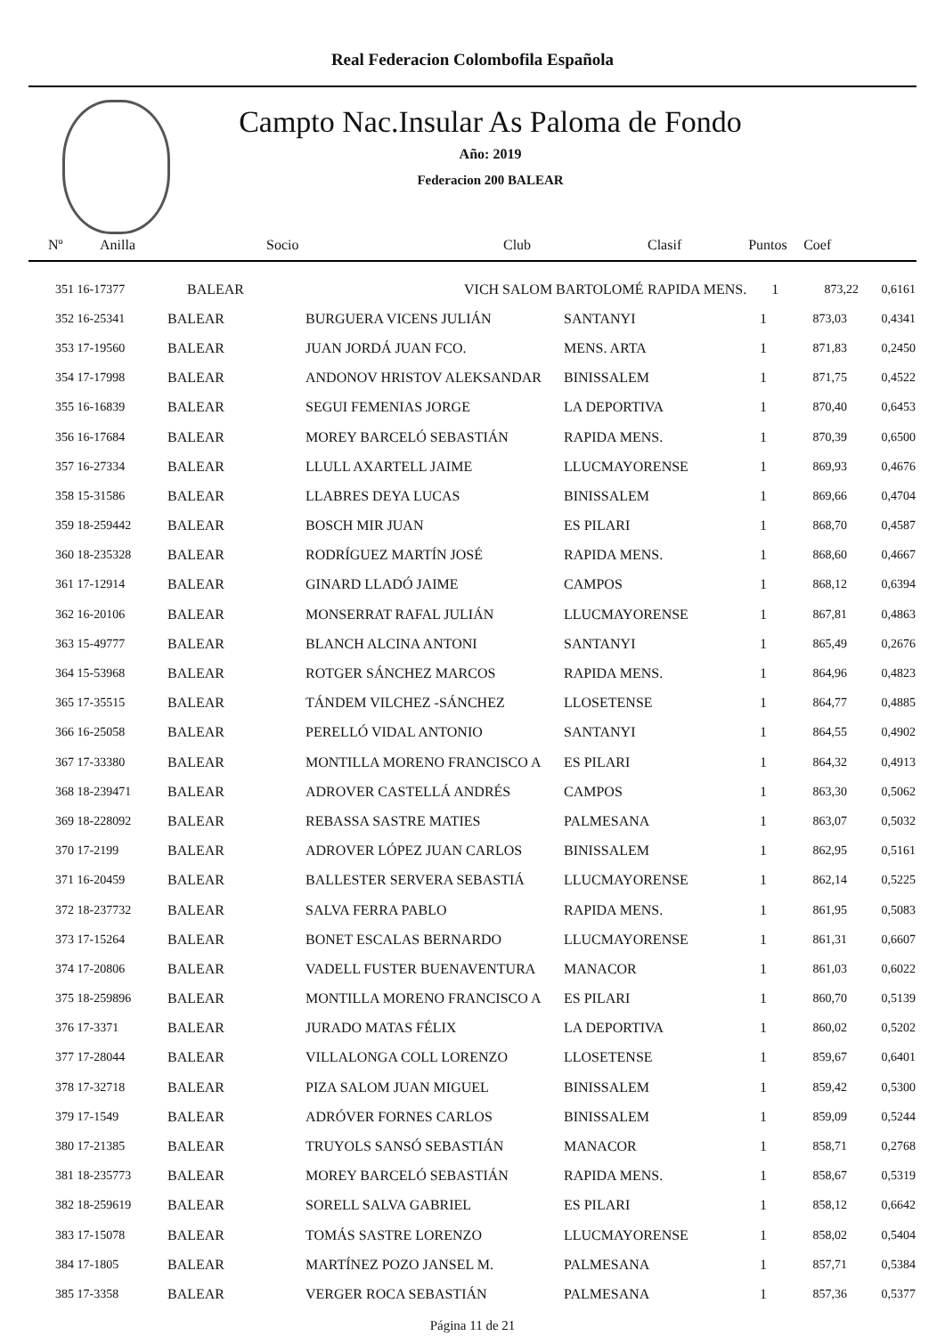Real Federacion Colombofila Española
Campto Nac.Insular As Paloma de Fondo
Año: 2019
Federacion 200 BALEAR
| Nº | Anilla | Socio | Club | Clasif | Puntos | Coef | |
| --- | --- | --- | --- | --- | --- | --- | --- |
| 351 16-17377 | | BALEAR | VICH SALOM BARTOLOMÉ | RAPIDA MENS. | 1 | 873,22 | 0,6161 |
| 352 16-25341 | BALEAR | BURGUERA VICENS JULIÁN | SANTANYI | 1 | 873,03 | 0,4341 |
| 353 17-19560 | BALEAR | JUAN JORDÁ JUAN FCO. | MENS. ARTA | 1 | 871,83 | 0,2450 |
| 354 17-17998 | BALEAR | ANDONOV HRISTOV ALEKSANDAR | BINISSALEM | 1 | 871,75 | 0,4522 |
| 355 16-16839 | BALEAR | SEGUI FEMENIAS JORGE | LA DEPORTIVA | 1 | 870,40 | 0,6453 |
| 356 16-17684 | BALEAR | MOREY BARCELÓ SEBASTIÁN | RAPIDA MENS. | 1 | 870,39 | 0,6500 |
| 357 16-27334 | BALEAR | LLULL AXARTELL JAIME | LLUCMAYORENSE | 1 | 869,93 | 0,4676 |
| 358 15-31586 | BALEAR | LLABRES DEYA LUCAS | BINISSALEM | 1 | 869,66 | 0,4704 |
| 359 18-259442 | BALEAR | BOSCH MIR JUAN | ES PILARI | 1 | 868,70 | 0,4587 |
| 360 18-235328 | BALEAR | RODRÍGUEZ MARTÍN JOSÉ | RAPIDA MENS. | 1 | 868,60 | 0,4667 |
| 361 17-12914 | BALEAR | GINARD LLADÓ JAIME | CAMPOS | 1 | 868,12 | 0,6394 |
| 362 16-20106 | BALEAR | MONSERRAT RAFAL JULIÁN | LLUCMAYORENSE | 1 | 867,81 | 0,4863 |
| 363 15-49777 | BALEAR | BLANCH ALCINA ANTONI | SANTANYI | 1 | 865,49 | 0,2676 |
| 364 15-53968 | BALEAR | ROTGER SÁNCHEZ MARCOS | RAPIDA MENS. | 1 | 864,96 | 0,4823 |
| 365 17-35515 | BALEAR | TÁNDEM VILCHEZ -SÁNCHEZ | LLOSETENSE | 1 | 864,77 | 0,4885 |
| 366 16-25058 | BALEAR | PERELLÓ VIDAL ANTONIO | SANTANYI | 1 | 864,55 | 0,4902 |
| 367 17-33380 | BALEAR | MONTILLA MORENO FRANCISCO A | ES PILARI | 1 | 864,32 | 0,4913 |
| 368 18-239471 | BALEAR | ADROVER CASTELLÁ ANDRÉS | CAMPOS | 1 | 863,30 | 0,5062 |
| 369 18-228092 | BALEAR | REBASSA SASTRE MATIES | PALMESANA | 1 | 863,07 | 0,5032 |
| 370 17-2199 | BALEAR | ADROVER LÓPEZ JUAN CARLOS | BINISSALEM | 1 | 862,95 | 0,5161 |
| 371 16-20459 | BALEAR | BALLESTER SERVERA SEBASTIÁ | LLUCMAYORENSE | 1 | 862,14 | 0,5225 |
| 372 18-237732 | BALEAR | SALVA FERRA PABLO | RAPIDA MENS. | 1 | 861,95 | 0,5083 |
| 373 17-15264 | BALEAR | BONET ESCALAS BERNARDO | LLUCMAYORENSE | 1 | 861,31 | 0,6607 |
| 374 17-20806 | BALEAR | VADELL FUSTER BUENAVENTURA | MANACOR | 1 | 861,03 | 0,6022 |
| 375 18-259896 | BALEAR | MONTILLA MORENO FRANCISCO A | ES PILARI | 1 | 860,70 | 0,5139 |
| 376 17-3371 | BALEAR | JURADO MATAS FÉLIX | LA DEPORTIVA | 1 | 860,02 | 0,5202 |
| 377 17-28044 | BALEAR | VILLALONGA COLL LORENZO | LLOSETENSE | 1 | 859,67 | 0,6401 |
| 378 17-32718 | BALEAR | PIZA SALOM JUAN MIGUEL | BINISSALEM | 1 | 859,42 | 0,5300 |
| 379 17-1549 | BALEAR | ADRÓVER FORNES CARLOS | BINISSALEM | 1 | 859,09 | 0,5244 |
| 380 17-21385 | BALEAR | TRUYOLS SANSÓ SEBASTIÁN | MANACOR | 1 | 858,71 | 0,2768 |
| 381 18-235773 | BALEAR | MOREY BARCELÓ SEBASTIÁN | RAPIDA MENS. | 1 | 858,67 | 0,5319 |
| 382 18-259619 | BALEAR | SORELL SALVA GABRIEL | ES PILARI | 1 | 858,12 | 0,6642 |
| 383 17-15078 | BALEAR | TOMÁS SASTRE LORENZO | LLUCMAYORENSE | 1 | 858,02 | 0,5404 |
| 384 17-1805 | BALEAR | MARTÍNEZ POZO JANSEL M. | PALMESANA | 1 | 857,71 | 0,5384 |
| 385 17-3358 | BALEAR | VERGER ROCA SEBASTIÁN | PALMESANA | 1 | 857,36 | 0,5377 |
Página 11 de 21